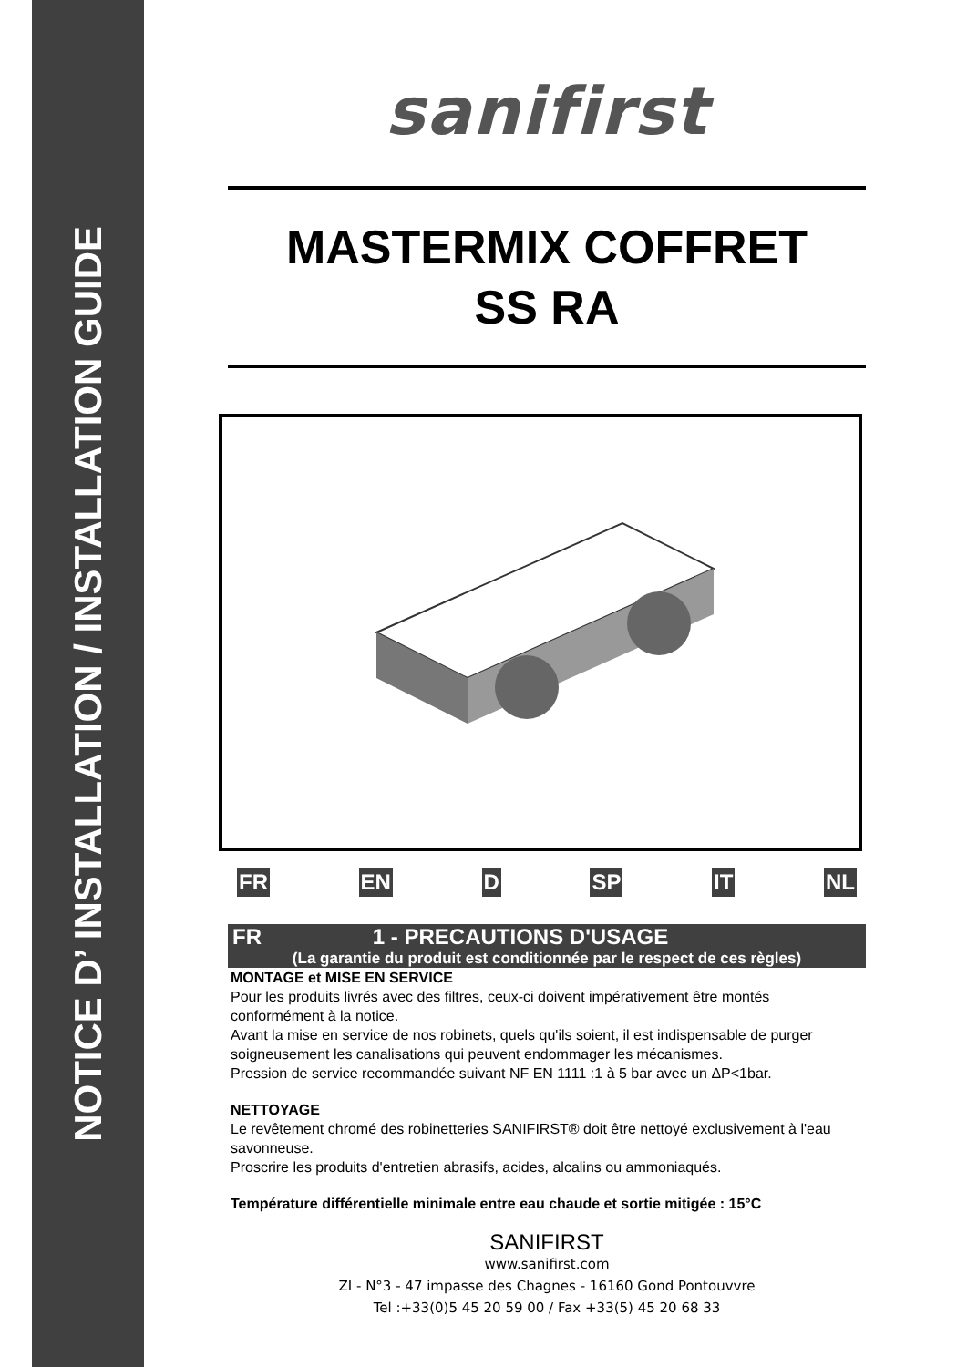NOTICE D’ INSTALLATION / INSTALLATION GUIDE
sanifirst
MASTERMIX COFFRET
SS RA
FR EN D SP IT NL
FR 1 - PRECAUTIONS D'USAGE
(La garantie du produit est conditionnée par le respect de ces règles)
MONTAGE et MISE EN SERVICE
Pour les produits livrés avec des filtres, ceux-ci doivent impérativement être montés conformément à la notice.
Avant la mise en service de nos robinets, quels qu'ils soient, il est indispensable de purger soigneusement les canalisations qui peuvent endommager les mécanismes.
Pression de service recommandée suivant NF EN 1111 :1 à 5 bar avec un ΔP<1bar.
NETTOYAGE
Le revêtement chromé des robinetteries SANIFIRST® doit être nettoyé exclusivement à l'eau savonneuse.
Proscrire les produits d'entretien abrasifs, acides, alcalins ou ammoniaqués.
Température différentielle minimale entre eau chaude et sortie mitigée : 15°C
SANIFIRST
www.sanifirst.com
ZI - N°3 - 47 impasse des Chagnes - 16160 Gond Pontouvvre
Tel :+33(0)5 45 20 59 00 / Fax +33(5) 45 20 68 33